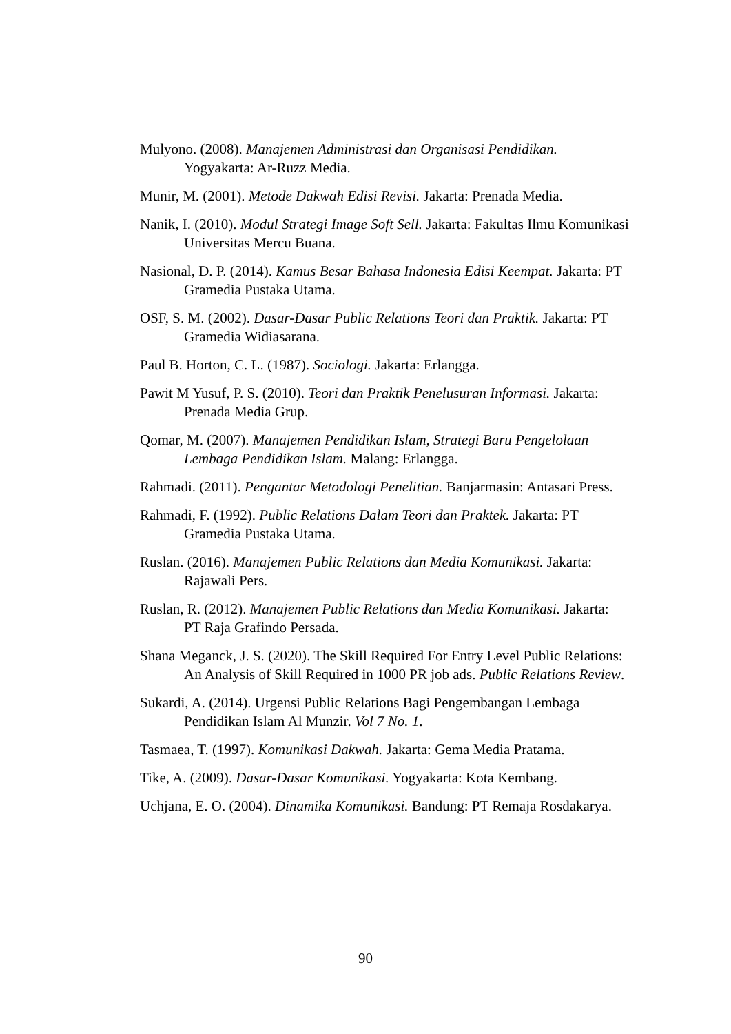Mulyono. (2008). Manajemen Administrasi dan Organisasi Pendidikan. Yogyakarta: Ar-Ruzz Media.
Munir, M. (2001). Metode Dakwah Edisi Revisi. Jakarta: Prenada Media.
Nanik, I. (2010). Modul Strategi Image Soft Sell. Jakarta: Fakultas Ilmu Komunikasi Universitas Mercu Buana.
Nasional, D. P. (2014). Kamus Besar Bahasa Indonesia Edisi Keempat. Jakarta: PT Gramedia Pustaka Utama.
OSF, S. M. (2002). Dasar-Dasar Public Relations Teori dan Praktik. Jakarta: PT Gramedia Widiasarana.
Paul B. Horton, C. L. (1987). Sociologi. Jakarta: Erlangga.
Pawit M Yusuf, P. S. (2010). Teori dan Praktik Penelusuran Informasi. Jakarta: Prenada Media Grup.
Qomar, M. (2007). Manajemen Pendidikan Islam, Strategi Baru Pengelolaan Lembaga Pendidikan Islam. Malang: Erlangga.
Rahmadi. (2011). Pengantar Metodologi Penelitian. Banjarmasin: Antasari Press.
Rahmadi, F. (1992). Public Relations Dalam Teori dan Praktek. Jakarta: PT Gramedia Pustaka Utama.
Ruslan. (2016). Manajemen Public Relations dan Media Komunikasi. Jakarta: Rajawali Pers.
Ruslan, R. (2012). Manajemen Public Relations dan Media Komunikasi. Jakarta: PT Raja Grafindo Persada.
Shana Meganck, J. S. (2020). The Skill Required For Entry Level Public Relations: An Analysis of Skill Required in 1000 PR job ads. Public Relations Review.
Sukardi, A. (2014). Urgensi Public Relations Bagi Pengembangan Lembaga Pendidikan Islam Al Munzir. Vol 7 No. 1.
Tasmaea, T. (1997). Komunikasi Dakwah. Jakarta: Gema Media Pratama.
Tike, A. (2009). Dasar-Dasar Komunikasi. Yogyakarta: Kota Kembang.
Uchjana, E. O. (2004). Dinamika Komunikasi. Bandung: PT Remaja Rosdakarya.
90